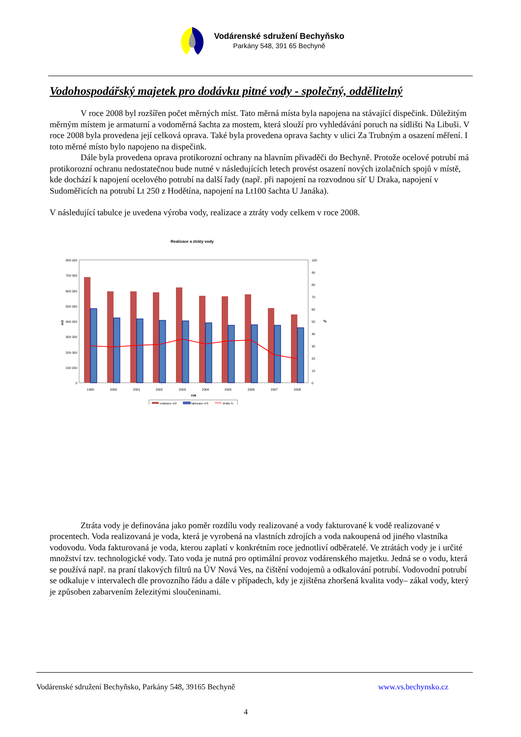Vodárenské sdružení Bechyňsko
Parkány 548, 391 65 Bechyně
Vodohospodářský majetek pro dodávku pitné vody - společný, oddělitelný
V roce 2008 byl rozšířen počet měrných míst. Tato měrná místa byla napojena na stávající dispečink. Důležitým měrným místem je armaturní a vodoměrná šachta za mostem, která slouží pro vyhledávání poruch na sídlišti Na Libuši. V roce 2008 byla provedena její celková oprava. Také byla provedena oprava šachty v ulici Za Trubným a osazení měření. I toto měrné místo bylo napojeno na dispečink.
Dále byla provedena oprava protikorozní ochrany na hlavním přivaděči do Bechyně. Protože ocelové potrubí má protikorozní ochranu nedostatečnou bude nutné v následujících letech provést osazení nových izolačních spojů v místě, kde dochází k napojení ocelového potrubí na další řady (např. při napojení na rozvodnou síť U Draka, napojení v Sudoměřicích na potrubí Lt 250 z Hodětína, napojení na Lt100 šachta U Janáka).
V následující tabulce je uvedena výroba vody, realizace a ztráty vody celkem v roce 2008.
Realizace a ztráty vody
800 000
700 000
600 000
500 000
400 000
300 000
200 000
100 000
0
100
90
80
70
60
50
40
30
20
10
0
m3
%
1999
2000
2001
2002
2003
2004
2005
2006
2007
2008
rok
realizace m3
fakturace m3
ztráty %
Ztráta vody je definována jako poměr rozdílu vody realizované a vody fakturované k vodě realizované v procentech. Voda realizovaná je voda, která je vyrobená na vlastních zdrojích a voda nakoupená od jiného vlastníka vodovodu. Voda fakturovaná je voda, kterou zaplatí v konkrétním roce jednotliví odběratelé. Ve ztrátách vody je i určité množství tzv. technologické vody. Tato voda je nutná pro optimální provoz vodárenského majetku. Jedná se o vodu, která se používá např. na praní tlakových filtrů na ÚV Nová Ves, na čištění vodojemů a odkalování potrubí. Vodovodní potrubí se odkaluje v intervalech dle provozního řádu a dále v případech, kdy je zjištěna zhoršená kvalita vody– zákal vody, který je způsoben zabarvením železitými sloučeninami.
Vodárenské sdružení Bechyňsko, Parkány 548, 39165 Bechyně www.vs.bechynsko.cz
4